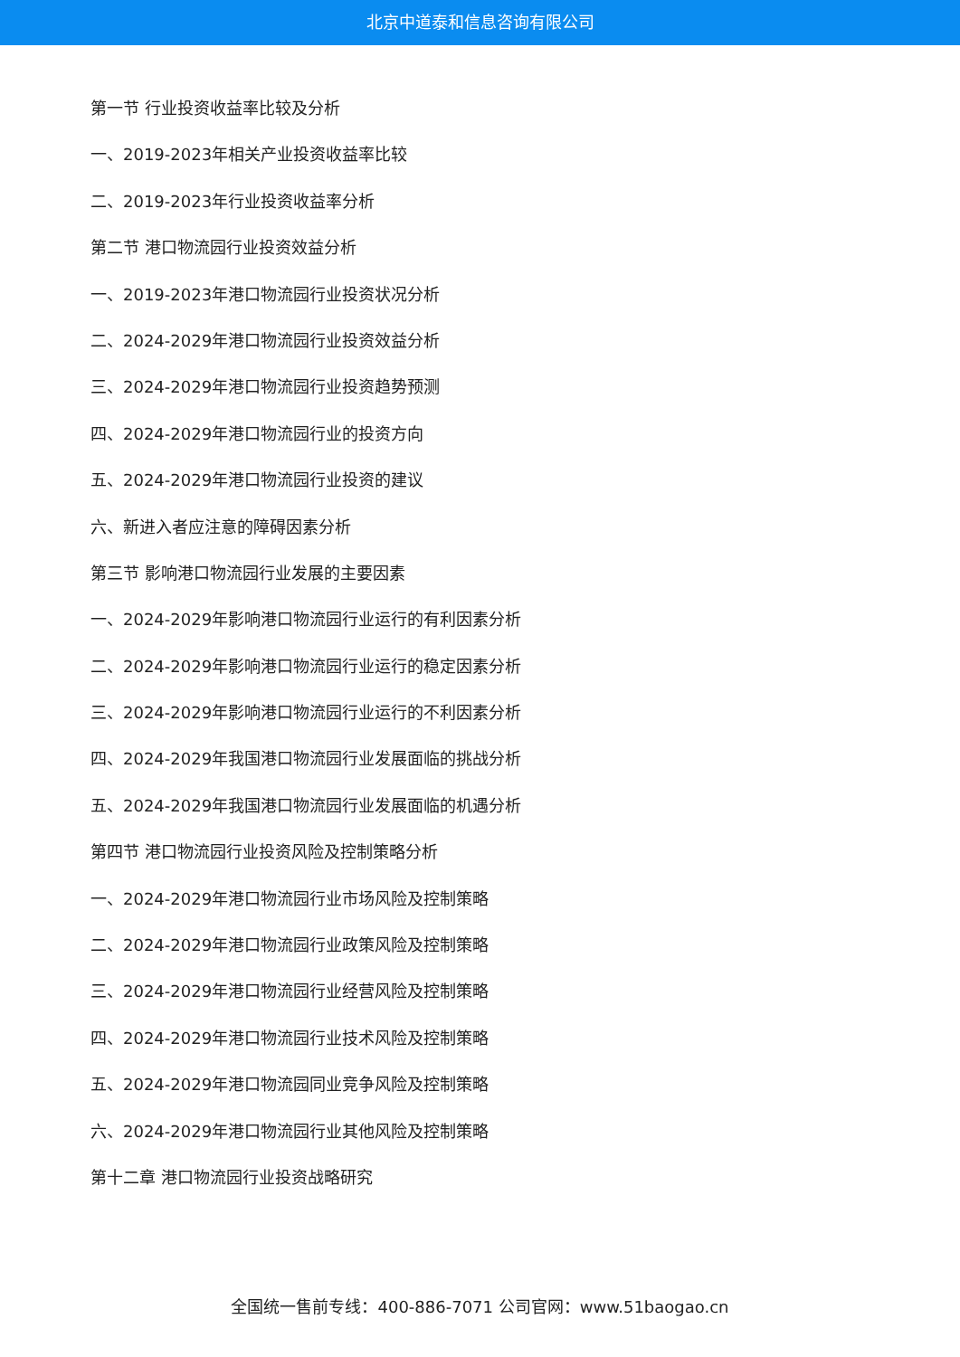北京中道泰和信息咨询有限公司
第一节 行业投资收益率比较及分析
一、2019-2023年相关产业投资收益率比较
二、2019-2023年行业投资收益率分析
第二节 港口物流园行业投资效益分析
一、2019-2023年港口物流园行业投资状况分析
二、2024-2029年港口物流园行业投资效益分析
三、2024-2029年港口物流园行业投资趋势预测
四、2024-2029年港口物流园行业的投资方向
五、2024-2029年港口物流园行业投资的建议
六、新进入者应注意的障碍因素分析
第三节 影响港口物流园行业发展的主要因素
一、2024-2029年影响港口物流园行业运行的有利因素分析
二、2024-2029年影响港口物流园行业运行的稳定因素分析
三、2024-2029年影响港口物流园行业运行的不利因素分析
四、2024-2029年我国港口物流园行业发展面临的挑战分析
五、2024-2029年我国港口物流园行业发展面临的机遇分析
第四节 港口物流园行业投资风险及控制策略分析
一、2024-2029年港口物流园行业市场风险及控制策略
二、2024-2029年港口物流园行业政策风险及控制策略
三、2024-2029年港口物流园行业经营风险及控制策略
四、2024-2029年港口物流园行业技术风险及控制策略
五、2024-2029年港口物流园同业竞争风险及控制策略
六、2024-2029年港口物流园行业其他风险及控制策略
第十二章 港口物流园行业投资战略研究
全国统一售前专线：400-886-7071 公司官网：www.51baogao.cn